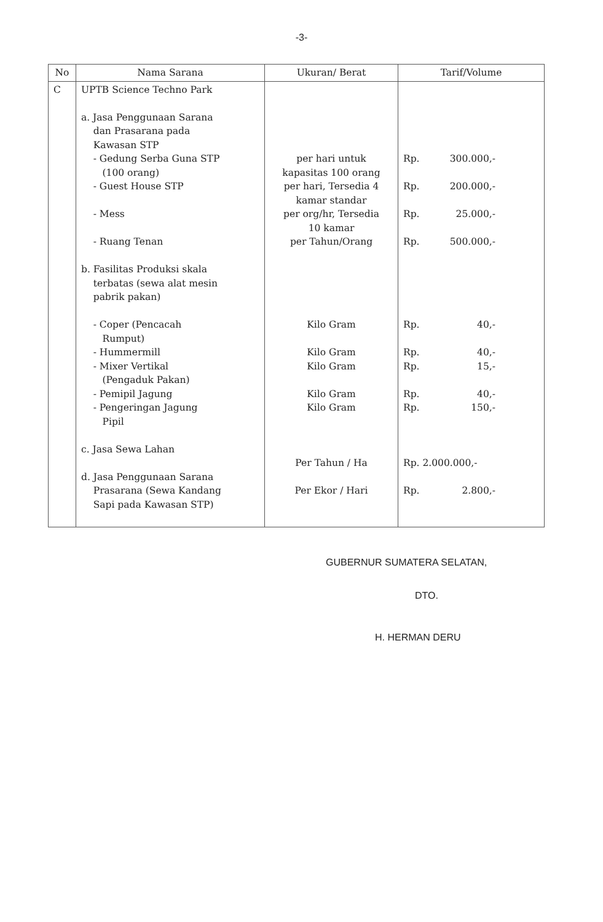-3-
| No | Nama Sarana | Ukuran/ Berat | Tarif/Volume |
| --- | --- | --- | --- |
| C | UPTB Science Techno Park a. Jasa Penggunaan Sarana dan Prasarana pada Kawasan STP - Gedung Serba Guna STP (100 orang) - Guest House STP - Mess - Ruang Tenan b. Fasilitas Produksi skala terbatas (sewa alat mesin pabrik pakan) - Coper (Pencacah Rumput) - Hummermill - Mixer Vertikal (Pengaduk Pakan) - Pemipil Jagung - Pengeringan Jagung Pipil c. Jasa Sewa Lahan d. Jasa Penggunaan Sarana Prasarana (Sewa Kandang Sapi pada Kawasan STP) | per hari untuk kapasitas 100 orang per hari, Tersedia 4 kamar standar per org/hr, Tersedia 10 kamar per Tahun/Orang Kilo Gram Kilo Gram Kilo Gram Kilo Gram Kilo Gram Per Tahun / Ha Per Ekor / Hari | Rp. 300.000,- Rp. 200.000,- Rp. 25.000,- Rp. 500.000,- Rp. 40,- Rp. 40,- Rp. 15,- Rp. 40,- Rp. 150,- Rp. 2.000.000,- Rp. 2.800,- |
GUBERNUR SUMATERA SELATAN,
DTO.
H. HERMAN DERU